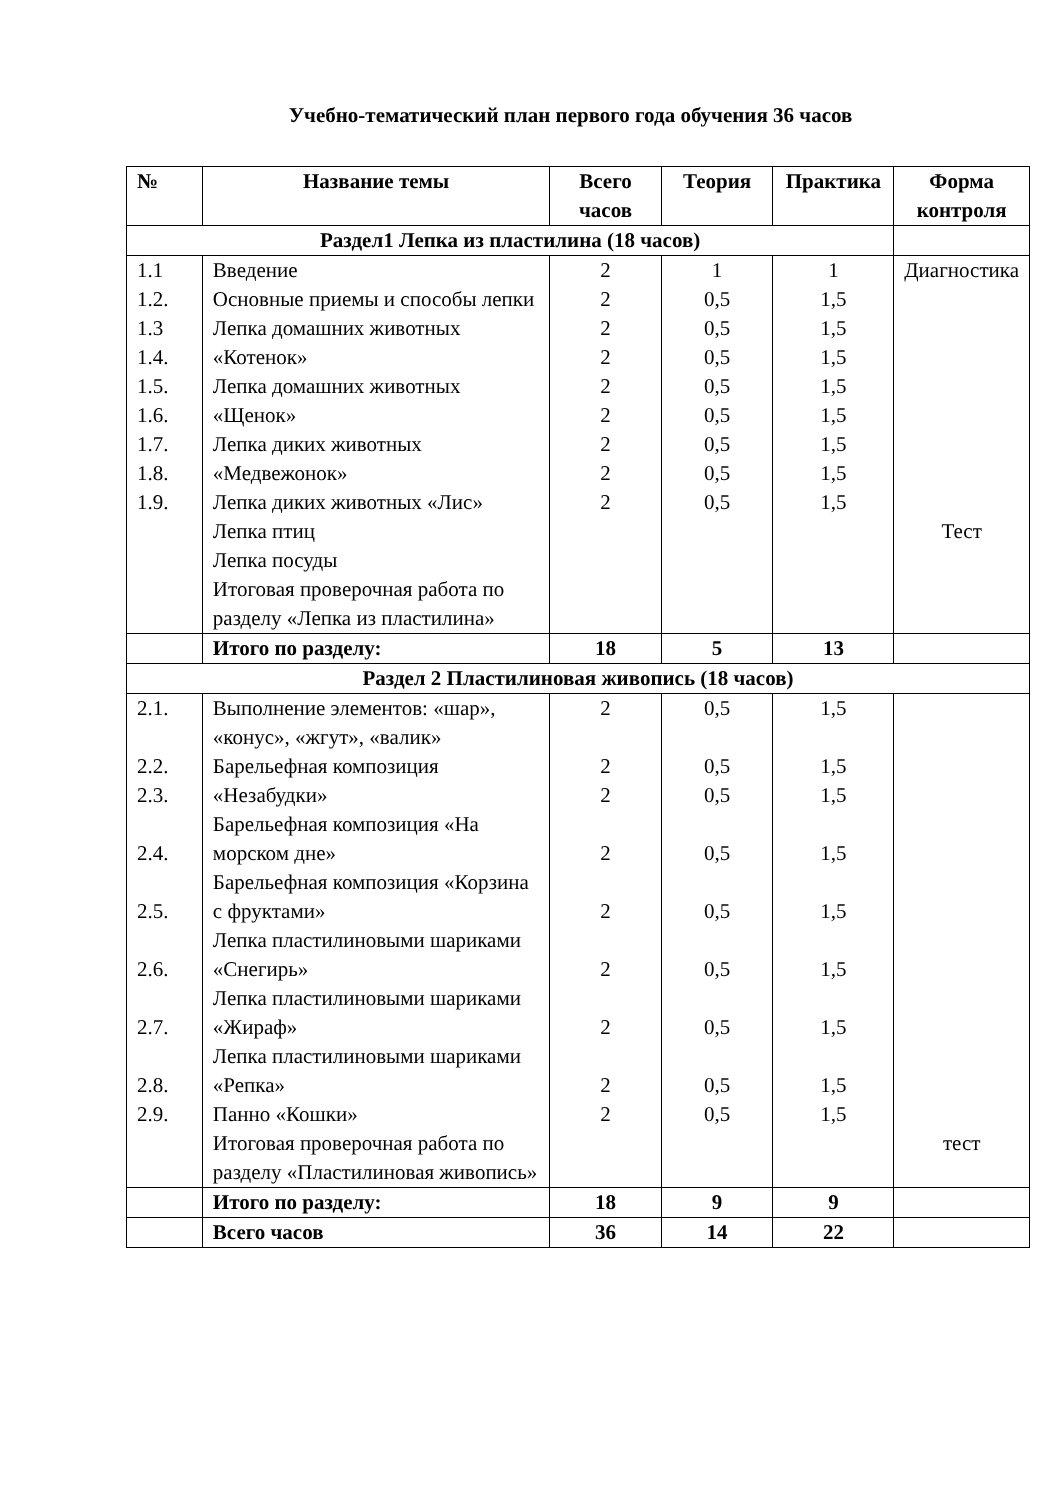Учебно-тематический план первого года обучения 36 часов
| № | Название темы | Всего часов | Теория | Практика | Форма контроля |
| --- | --- | --- | --- | --- | --- |
| Раздел1 Лепка из пластилина (18 часов) | | | | | |
| 1.1 1.2. 1.3 1.4. 1.5. 1.6. 1.7. 1.8. 1.9. | Введение Основные приемы и способы лепки Лепка домашних животных «Котенок» Лепка домашних животных «Щенок» Лепка диких животных «Медвежонок» Лепка диких животных «Лис» Лепка птиц Лепка посуды Итоговая проверочная работа по разделу «Лепка из пластилина» | 2 2 2 2 2 2 2 2 2 | 1 0,5 0,5 0,5 0,5 0,5 0,5 0,5 0,5 | 1 1,5 1,5 1,5 1,5 1,5 1,5 1,5 1,5 | Диагностика Тест |
| | Итого по разделу: | 18 | 5 | 13 | |
| Раздел 2 Пластилиновая живопись (18 часов) | | | | | |
| 2.1. 2.2. 2.3. 2.4. 2.5. 2.6. 2.7. 2.8. 2.9. | Выполнение элементов: «шар», «конус», «жгут», «валик» Барельефная композиция «Незабудки» Барельефная композиция «На морском дне» Барельефная композиция «Корзина с фруктами» Лепка пластилиновыми шариками «Снегирь» Лепка пластилиновыми шариками «Жираф» Лепка пластилиновыми шариками «Репка» Панно «Кошки» Итоговая проверочная работа по разделу «Пластилиновая живопись» | 2 2 2 2 2 2 2 2 2 | 0,5 0,5 0,5 0,5 0,5 0,5 0,5 0,5 0,5 | 1,5 1,5 1,5 1,5 1,5 1,5 1,5 1,5 1,5 | тест |
| | Итого по разделу: | 18 | 9 | 9 | |
| | Всего часов | 36 | 14 | 22 | |